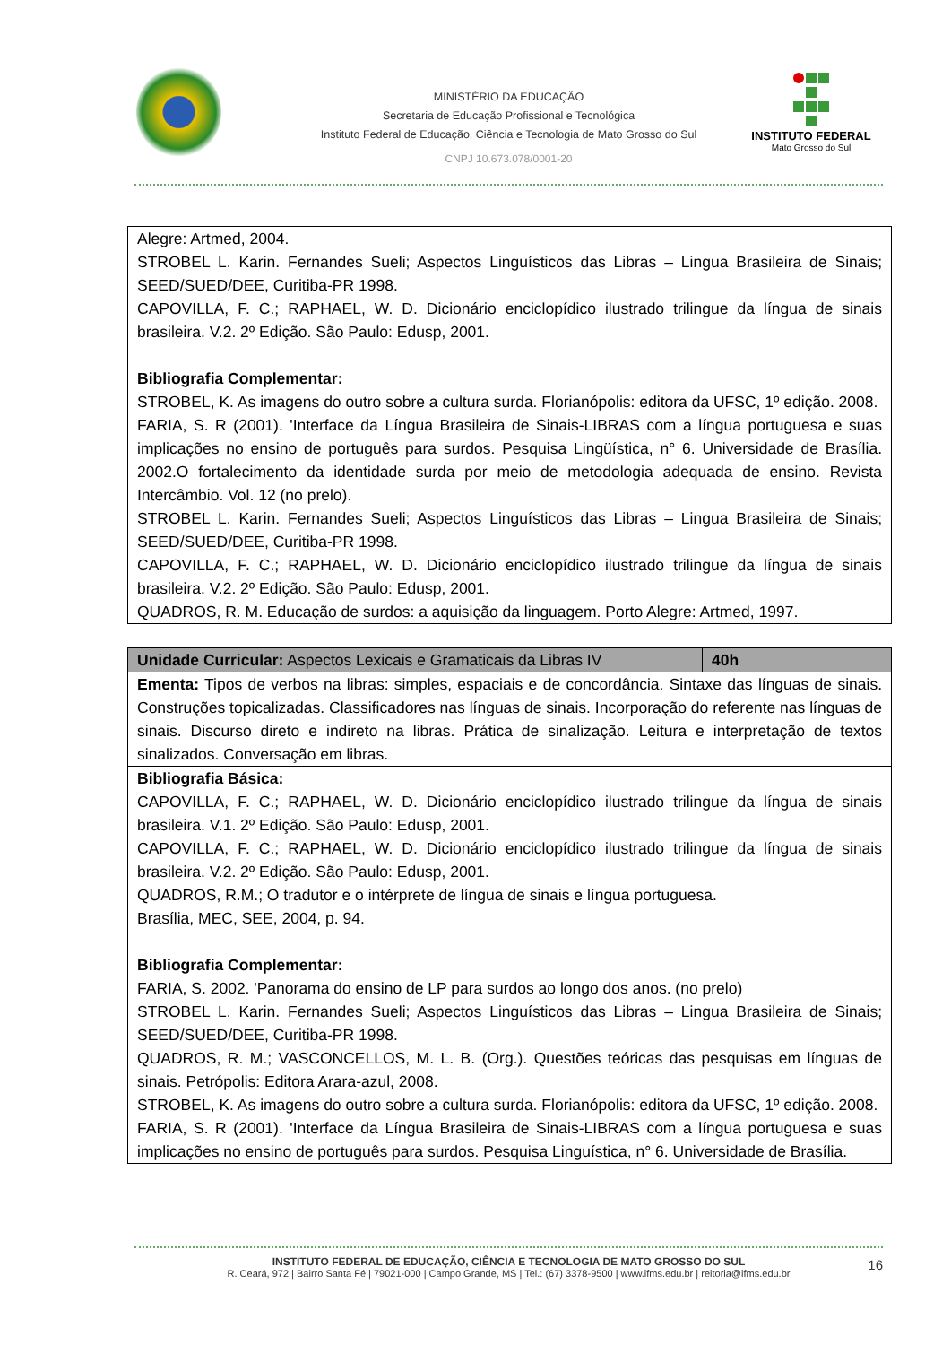MINISTÉRIO DA EDUCAÇÃO
Secretaria de Educação Profissional e Tecnológica
Instituto Federal de Educação, Ciência e Tecnologia de Mato Grosso do Sul
CNPJ 10.673.078/0001-20
INSTITUTO FEDERAL
Mato Grosso do Sul
| Alegre: Artmed, 2004. STROBEL L. Karin. Fernandes Sueli; Aspectos Linguísticos das Libras – Lingua Brasileira de Sinais; SEED/SUED/DEE, Curitiba-PR 1998. CAPOVILLA, F. C.; RAPHAEL, W. D. Dicionário enciclopídico ilustrado trilingue da língua de sinais brasileira. V.2. 2º Edição. São Paulo: Edusp, 2001. Bibliografia Complementar: STROBEL, K. As imagens do outro sobre a cultura surda. Florianópolis: editora da UFSC, 1º edição. 2008. FARIA, S. R (2001). 'Interface da Língua Brasileira de Sinais-LIBRAS com a língua portuguesa e suas implicações no ensino de português para surdos. Pesquisa Lingüística, n° 6. Universidade de Brasília. 2002.O fortalecimento da identidade surda por meio de metodologia adequada de ensino. Revista Intercâmbio. Vol. 12 (no prelo). STROBEL L. Karin. Fernandes Sueli; Aspectos Linguísticos das Libras – Lingua Brasileira de Sinais; SEED/SUED/DEE, Curitiba-PR 1998. CAPOVILLA, F. C.; RAPHAEL, W. D. Dicionário enciclopídico ilustrado trilingue da língua de sinais brasileira. V.2. 2º Edição. São Paulo: Edusp, 2001. QUADROS, R. M. Educação de surdos: a aquisição da linguagem. Porto Alegre: Artmed, 1997. |
| Unidade Curricular: Aspectos Lexicais e Gramaticais da Libras IV | 40h |
| Ementa: Tipos de verbos na libras: simples, espaciais e de concordância. Sintaxe das línguas de sinais. Construções topicalizadas. Classificadores nas línguas de sinais. Incorporação do referente nas línguas de sinais. Discurso direto e indireto na libras. Prática de sinalização. Leitura e interpretação de textos sinalizados. Conversação em libras. | |
| Bibliografia Básica: CAPOVILLA, F. C.; RAPHAEL, W. D. Dicionário enciclopídico ilustrado trilingue da língua de sinais brasileira. V.1. 2º Edição. São Paulo: Edusp, 2001. CAPOVILLA, F. C.; RAPHAEL, W. D. Dicionário enciclopídico ilustrado trilingue da língua de sinais brasileira. V.2. 2º Edição. São Paulo: Edusp, 2001. QUADROS, R.M.; O tradutor e o intérprete de língua de sinais e língua portuguesa. Brasília, MEC, SEE, 2004, p. 94. Bibliografia Complementar: FARIA, S. 2002. 'Panorama do ensino de LP para surdos ao longo dos anos. (no prelo) STROBEL L. Karin. Fernandes Sueli; Aspectos Linguísticos das Libras – Lingua Brasileira de Sinais; SEED/SUED/DEE, Curitiba-PR 1998. QUADROS, R. M.; VASCONCELLOS, M. L. B. (Org.). Questões teóricas das pesquisas em línguas de sinais. Petrópolis: Editora Arara-azul, 2008. STROBEL, K. As imagens do outro sobre a cultura surda. Florianópolis: editora da UFSC, 1º edição. 2008. FARIA, S. R (2001). 'Interface da Língua Brasileira de Sinais-LIBRAS com a língua portuguesa e suas implicações no ensino de português para surdos. Pesquisa Linguística, n° 6. Universidade de Brasília. | |
INSTITUTO FEDERAL DE EDUCAÇÃO, CIÊNCIA E TECNOLOGIA DE MATO GROSSO DO SUL
R. Ceará, 972 | Bairro Santa Fé | 79021-000 | Campo Grande, MS | Tel.: (67) 3378-9500 | www.ifms.edu.br | reitoria@ifms.edu.br
16